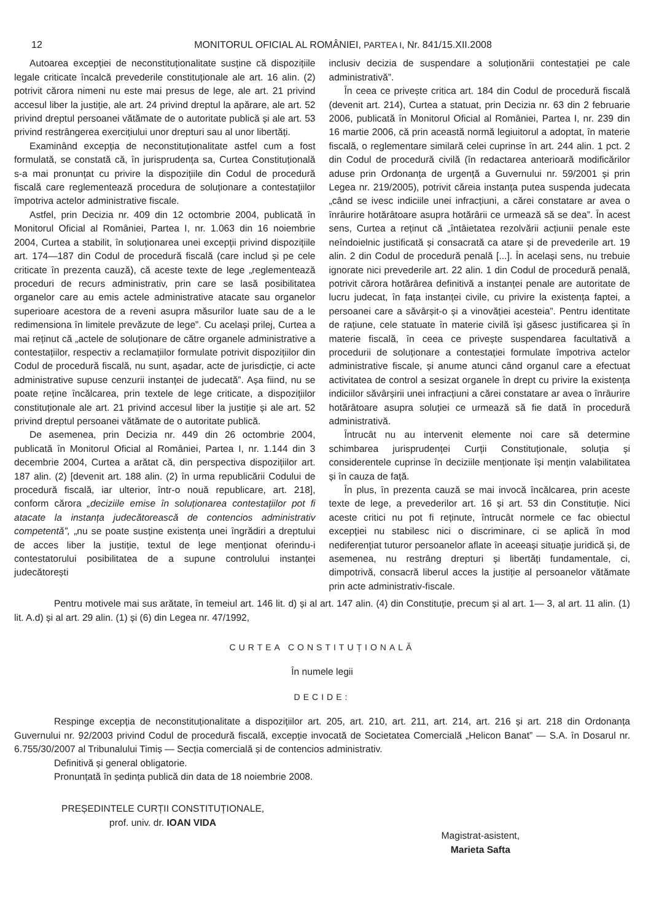12 MONITORUL OFICIAL AL ROMÂNIEI, PARTEA I, Nr. 841/15.XII.2008
Autoarea excepției de neconstituționalitate susține că dispozițiile legale criticate încalcă prevederile constituționale ale art. 16 alin. (2) potrivit cărora nimeni nu este mai presus de lege, ale art. 21 privind accesul liber la justiție, ale art. 24 privind dreptul la apărare, ale art. 52 privind dreptul persoanei vătămate de o autoritate publică și ale art. 53 privind restrângerea exercițiului unor drepturi sau al unor libertăți.
Examinând excepția de neconstituționalitate astfel cum a fost formulată, se constată că, în jurisprudența sa, Curtea Constituțională s-a mai pronunțat cu privire la dispozițiile din Codul de procedură fiscală care reglementează procedura de soluționare a contestațiilor împotriva actelor administrative fiscale.
Astfel, prin Decizia nr. 409 din 12 octombrie 2004, publicată în Monitorul Oficial al României, Partea I, nr. 1.063 din 16 noiembrie 2004, Curtea a stabilit, în soluționarea unei excepții privind dispozițiile art. 174—187 din Codul de procedură fiscală (care includ și pe cele criticate în prezenta cauză), că aceste texte de lege „reglementează proceduri de recurs administrativ, prin care se lasă posibilitatea organelor care au emis actele administrative atacate sau organelor superioare acestora de a reveni asupra măsurilor luate sau de a le redimensiona în limitele prevăzute de lege”. Cu același prilej, Curtea a mai reținut că „actele de soluționare de către organele administrative a contestațiilor, respectiv a reclamațiilor formulate potrivit dispozițiilor din Codul de procedură fiscală, nu sunt, așadar, acte de jurisdicție, ci acte administrative supuse cenzurii instanței de judecată”. Așa fiind, nu se poate reține încălcarea, prin textele de lege criticate, a dispozițiilor constituționale ale art. 21 privind accesul liber la justiție și ale art. 52 privind dreptul persoanei vătămate de o autoritate publică.
De asemenea, prin Decizia nr. 449 din 26 octombrie 2004, publicată în Monitorul Oficial al României, Partea I, nr. 1.144 din 3 decembrie 2004, Curtea a arătat că, din perspectiva dispozițiilor art. 187 alin. (2) [devenit art. 188 alin. (2) în urma republicării Codului de procedură fiscală, iar ulterior, într-o nouă republicare, art. 218], conform cărora „deciziile emise în soluționarea contestațiilor pot fi atacate la instanța judecătorească de contencios administrativ competentă”, „nu se poate susține existența unei îngrădiri a dreptului de acces liber la justiție, textul de lege menționat oferindu-i contestatorului posibilitatea de a supune controlului instanței judecătorești
inclusiv decizia de suspendare a soluționării contestației pe cale administrativă”.
În ceea ce privește critica art. 184 din Codul de procedură fiscală (devenit art. 214), Curtea a statuat, prin Decizia nr. 63 din 2 februarie 2006, publicată în Monitorul Oficial al României, Partea I, nr. 239 din 16 martie 2006, că prin această normă legiuitorul a adoptat, în materie fiscală, o reglementare similară celei cuprinse în art. 244 alin. 1 pct. 2 din Codul de procedură civilă (în redactarea anterioară modificărilor aduse prin Ordonanța de urgență a Guvernului nr. 59/2001 și prin Legea nr. 219/2005), potrivit căreia instanța putea suspenda judecata „când se ivesc indiciile unei infracțiuni, a cărei constatare ar avea o înrâurire hotărâtoare asupra hotărârii ce urmează să se dea”. În acest sens, Curtea a reținut că „întâietatea rezolvării acțiunii penale este neîndoielnic justificată și consacrată ca atare și de prevederile art. 19 alin. 2 din Codul de procedură penală [...]. În același sens, nu trebuie ignorate nici prevederile art. 22 alin. 1 din Codul de procedură penală, potrivit cărora hotărârea definitivă a instanței penale are autoritate de lucru judecat, în fața instanței civile, cu privire la existența faptei, a persoanei care a săvârșit-o și a vinovăției acesteia”. Pentru identitate de rațiune, cele statuate în materie civilă își găsesc justificarea și în materie fiscală, în ceea ce privește suspendarea facultativă a procedurii de soluționare a contestației formulate împotriva actelor administrative fiscale, și anume atunci când organul care a efectuat activitatea de control a sesizat organele în drept cu privire la existența indiciilor săvârșirii unei infracțiuni a cărei constatare ar avea o înrâurire hotărâtoare asupra soluției ce urmează să fie dată în procedură administrativă.
Întrucât nu au intervenit elemente noi care să determine schimbarea jurisprudenței Curții Constituționale, soluția și considerentele cuprinse în deciziile menționate își mențin valabilitatea și în cauza de față.
În plus, în prezenta cauză se mai invocă încălcarea, prin aceste texte de lege, a prevederilor art. 16 și art. 53 din Constituție. Nici aceste critici nu pot fi reținute, întrucât normele ce fac obiectul excepției nu stabilesc nici o discriminare, ci se aplică în mod nediferențiat tuturor persoanelor aflate în aceeași situație juridică și, de asemenea, nu restrâng drepturi și libertăți fundamentale, ci, dimpotrivă, consacră liberul acces la justiție al persoanelor vătămate prin acte administrativ-fiscale.
Pentru motivele mai sus arătate, în temeiul art. 146 lit. d) și al art. 147 alin. (4) din Constituție, precum și al art. 1— 3, al art. 11 alin. (1) lit. A.d) și al art. 29 alin. (1) și (6) din Legea nr. 47/1992,
CURTEA CONSTITUȚIONALĂ
În numele legii
DECIDE:
Respinge excepția de neconstituționalitate a dispozițiilor art. 205, art. 210, art. 211, art. 214, art. 216 și art. 218 din Ordonanța Guvernului nr. 92/2003 privind Codul de procedură fiscală, excepție invocată de Societatea Comercială „Helicon Banat” — S.A. în Dosarul nr. 6.755/30/2007 al Tribunalului Timiș — Secția comercială și de contencios administrativ.
Definitivă și general obligatorie.
Pronunțată în ședința publică din data de 18 noiembrie 2008.
PREȘEDINTELE CURȚII CONSTITUȚIONALE,
prof. univ. dr. IOAN VIDA
Magistrat-asistent,
Marieta Safta